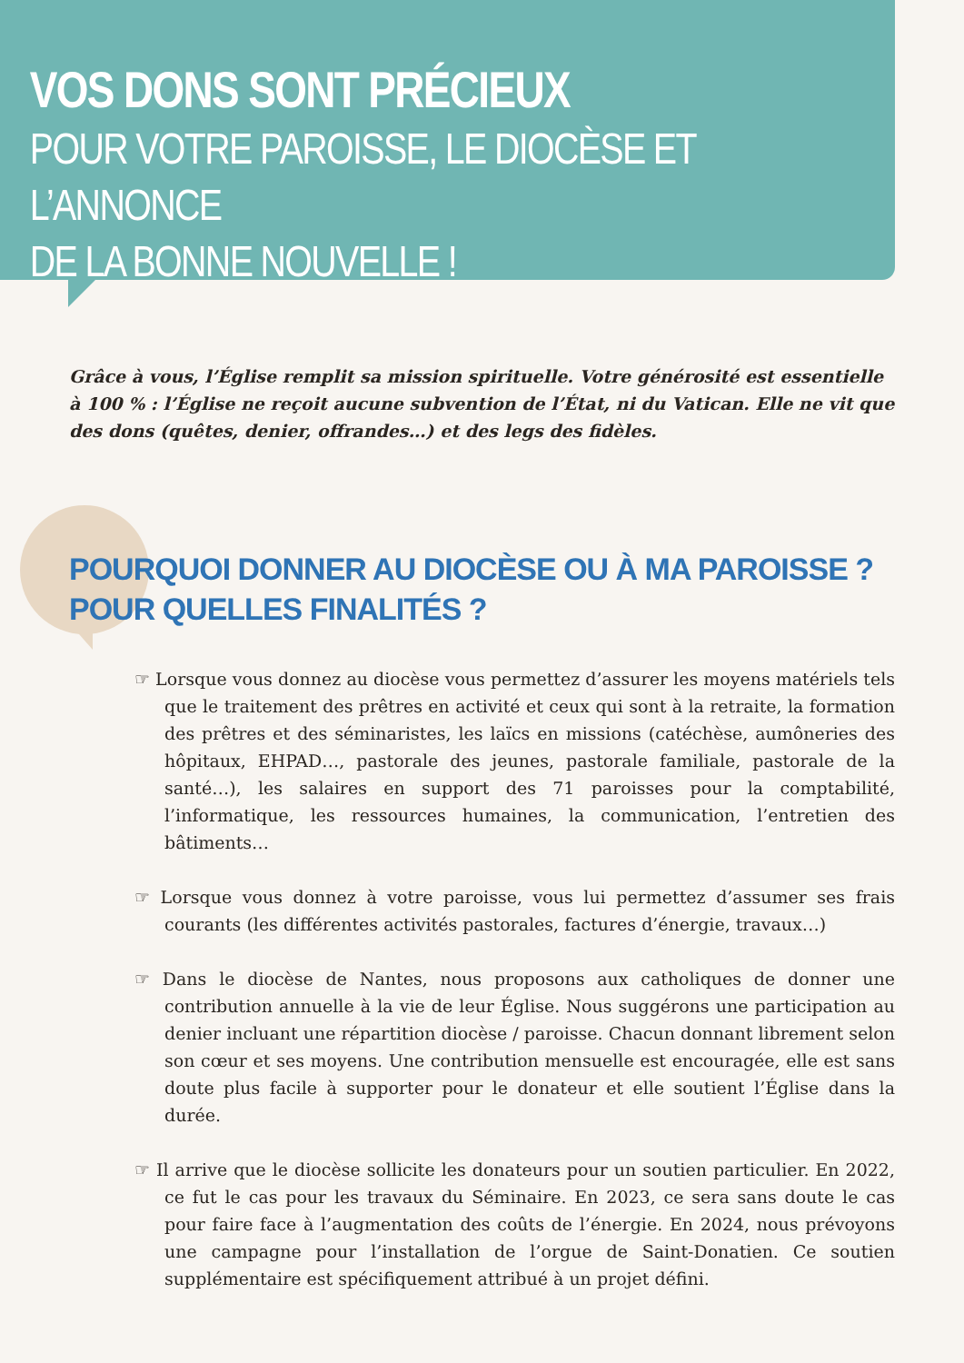VOS DONS SONT PRÉCIEUX
POUR VOTRE PAROISSE, LE DIOCÈSE ET L’ANNONCE
DE LA BONNE NOUVELLE !
Grâce à vous, l’Église remplit sa mission spirituelle. Votre générosité est essentielle à 100 % : l’Église ne reçoit aucune subvention de l’État, ni du Vatican. Elle ne vit que des dons (quêtes, denier, offrandes…) et des legs des fidèles.
POURQUOI DONNER AU DIOCÈSE OU À MA PAROISSE ?
POUR QUELLES FINALITÉS ?
☞ Lorsque vous donnez au diocèse vous permettez d’assurer les moyens matériels tels que le traitement des prêtres en activité et ceux qui sont à la retraite, la formation des prêtres et des séminaristes, les laïcs en missions (catéchèse, aumôneries des hôpitaux, EHPAD…, pastorale des jeunes, pastorale familiale, pastorale de la santé…), les salaires en support des 71 paroisses pour la comptabilité, l’informatique, les ressources humaines, la communication, l’entretien des bâtiments…
☞ Lorsque vous donnez à votre paroisse, vous lui permettez d’assumer ses frais courants (les différentes activités pastorales, factures d’énergie, travaux…)
☞ Dans le diocèse de Nantes, nous proposons aux catholiques de donner une contribution annuelle à la vie de leur Église. Nous suggérons une participation au denier incluant une répartition diocèse / paroisse. Chacun donnant librement selon son cœur et ses moyens. Une contribution mensuelle est encouragée, elle est sans doute plus facile à supporter pour le donateur et elle soutient l’Église dans la durée.
☞ Il arrive que le diocèse sollicite les donateurs pour un soutien particulier. En 2022, ce fut le cas pour les travaux du Séminaire. En 2023, ce sera sans doute le cas pour faire face à l’augmentation des coûts de l’énergie. En 2024, nous prévoyons une campagne pour l’installation de l’orgue de Saint-Donatien. Ce soutien supplémentaire est spécifiquement attribué à un projet défini.